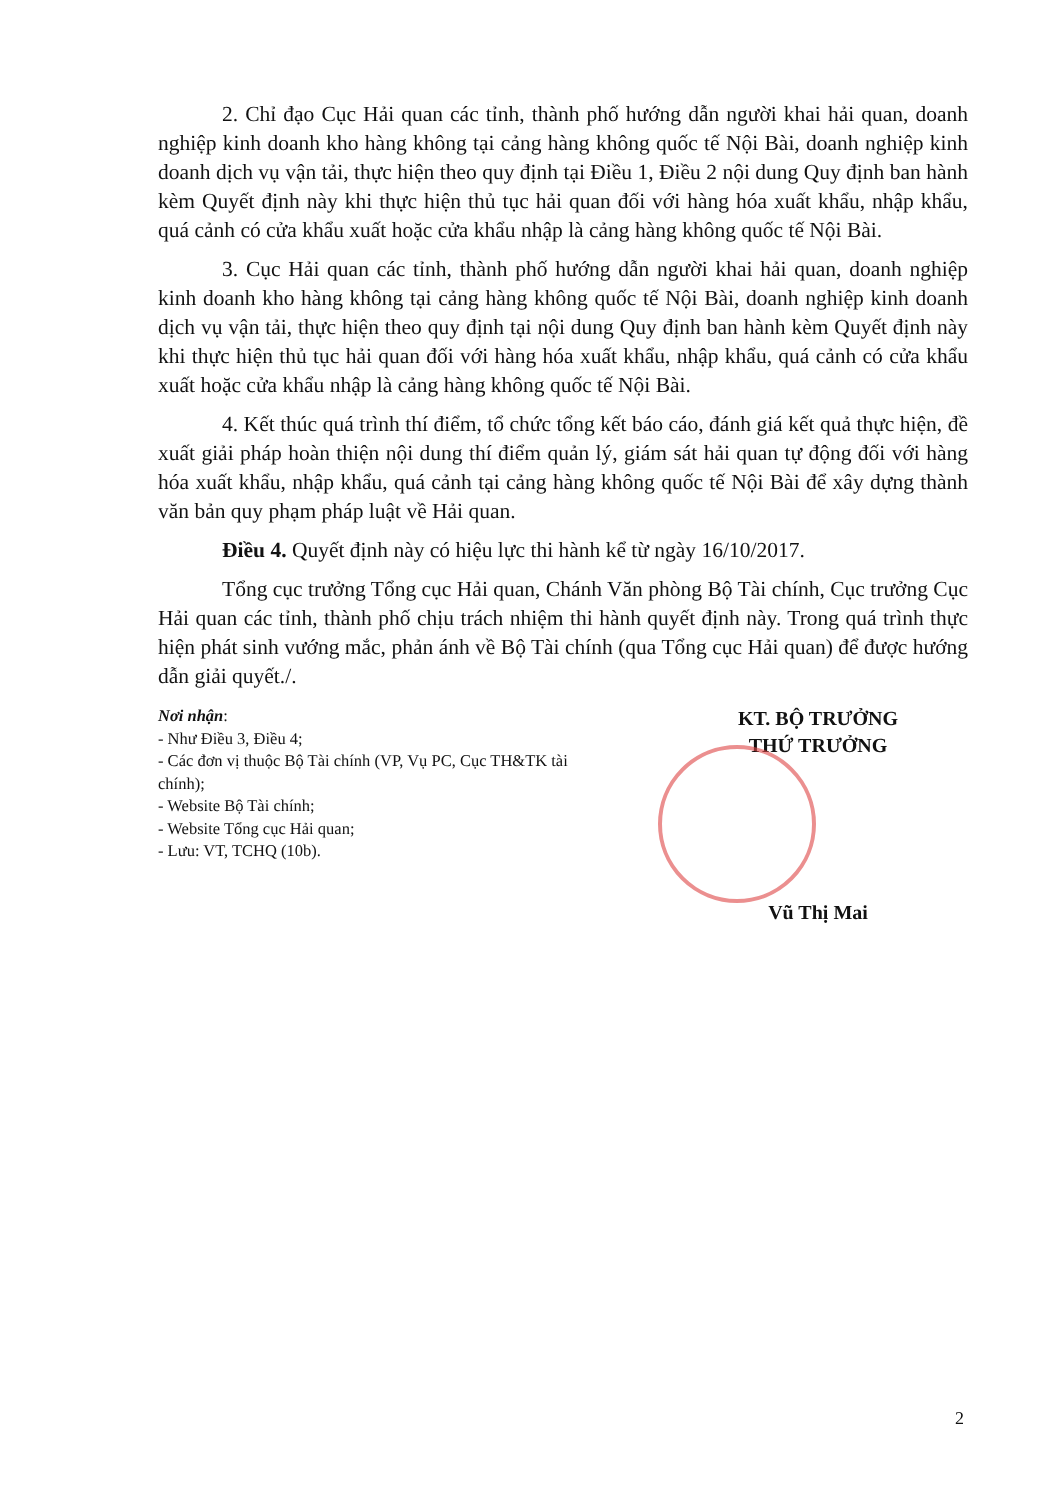2. Chỉ đạo Cục Hải quan các tỉnh, thành phố hướng dẫn người khai hải quan, doanh nghiệp kinh doanh kho hàng không tại cảng hàng không quốc tế Nội Bài, doanh nghiệp kinh doanh dịch vụ vận tải, thực hiện theo quy định tại Điều 1, Điều 2 nội dung Quy định ban hành kèm Quyết định này khi thực hiện thủ tục hải quan đối với hàng hóa xuất khẩu, nhập khẩu, quá cảnh có cửa khẩu xuất hoặc cửa khẩu nhập là cảng hàng không quốc tế Nội Bài.
3. Cục Hải quan các tỉnh, thành phố hướng dẫn người khai hải quan, doanh nghiệp kinh doanh kho hàng không tại cảng hàng không quốc tế Nội Bài, doanh nghiệp kinh doanh dịch vụ vận tải, thực hiện theo quy định tại nội dung Quy định ban hành kèm Quyết định này khi thực hiện thủ tục hải quan đối với hàng hóa xuất khẩu, nhập khẩu, quá cảnh có cửa khẩu xuất hoặc cửa khẩu nhập là cảng hàng không quốc tế Nội Bài.
4. Kết thúc quá trình thí điểm, tổ chức tổng kết báo cáo, đánh giá kết quả thực hiện, đề xuất giải pháp hoàn thiện nội dung thí điểm quản lý, giám sát hải quan tự động đối với hàng hóa xuất khẩu, nhập khẩu, quá cảnh tại cảng hàng không quốc tế Nội Bài để xây dựng thành văn bản quy phạm pháp luật về Hải quan.
Điều 4. Quyết định này có hiệu lực thi hành kể từ ngày 16/10/2017.
Tổng cục trưởng Tổng cục Hải quan, Chánh Văn phòng Bộ Tài chính, Cục trưởng Cục Hải quan các tỉnh, thành phố chịu trách nhiệm thi hành quyết định này. Trong quá trình thực hiện phát sinh vướng mắc, phản ánh về Bộ Tài chính (qua Tổng cục Hải quan) để được hướng dẫn giải quyết./.
Nơi nhận:
- Như Điều 3, Điều 4;
- Các đơn vị thuộc Bộ Tài chính (VP, Vụ PC, Cục TH&TK tài chính);
- Website Bộ Tài chính;
- Website Tổng cục Hải quan;
- Lưu: VT, TCHQ (10b).
KT. BỘ TRƯỞNG
THỨ TRƯỞNG
Vũ Thị Mai
2